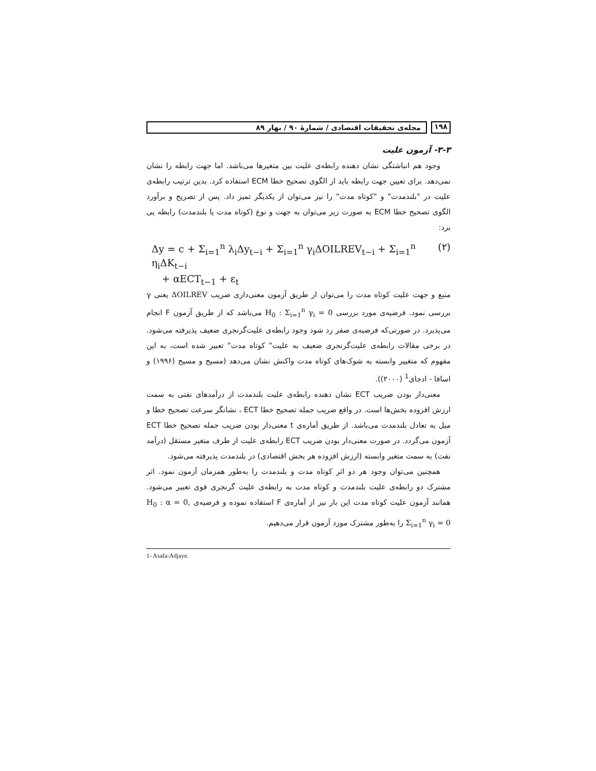۱۹۸ مجله‌ی تحقیقات اقتصادی / شمارهٔ ۹۰ / بهار ۸۹
۳-۳- آزمون علیت
وجود هم انباشتگی نشان دهنده رابطه‌ی علیت بین متغیرها می‌باشد. اما جهت رابطه را نشان نمی‌دهد. برای تعیین جهت رابطه باید از الگوی تصحیح خطا ECM استفاده کرد. بدین ترتیب رابطه‌ی علیت در "بلندمدت" و "کوتاه مدت" را نیز می‌توان از یکدیگر تمیز داد. پس از تصریح و برآورد الگوی تصحیح خطا ECM به صورت زیر می‌توان به جهت و نوع (کوتاه مدت یا بلندمدت) رابطه پی برد:
Δy = c + Σ<sub>i=1</sub><sup>n</sup> λ<sub>i</sub>Δy<sub>t−i</sub> + Σ<sub>i=1</sub><sup>n</sup> γ<sub>i</sub>ΔOILREV<sub>t−i</sub> + Σ<sub>i=1</sub><sup>n</sup> η<sub>i</sub>ΔK<sub>t−i</sub> (۲)
+ αECT<sub>t−1</sub> + ε<sub>t</sub>
منبع و جهت علیت کوتاه مدت را می‌توان از طریق آزمون معنی‌داری ضریب ΔOILREV یعنی γ بررسی نمود. فرضیه‌ی مورد بررسی H<sub>0</sub> : Σ<sub>i=1</sub><sup>n</sup> γ<sub>i</sub> = 0 می‌باشد که از طریق آزمون F انجام می‌پذیرد. در صورتی‌که فرضیه‌ی صفر رد شود وجود رابطه‌ی علیت‌گرنجری ضعیف پذیرفته می‌شود. در برخی مقالات رابطه‌ی علیت‌گرنجری ضعیف به علیت" کوتاه مدت" تعبیر شده است، به این مفهوم که متغییر وابسته به شوک‌های کوتاه مدت واکنش نشان می‌دهد (مسیح و مسیح (۱۹۹۶) و اسافا - ادجای<sup>1</sup> (۲۰۰۰)).
معنی‌دار بودن ضریب ECT نشان دهنده رابطه‌ی علیت بلندمدت از درآمدهای نفتی به سمت ارزش افزوده بخش‌ها است. در واقع ضریب جمله تصحیح خطا ECT ، نشانگر سرعت تصحیح خطا و میل به تعادل بلندمدت می‌باشد. از طریق آماره‌ی t معنی‌دار بودن ضریب جمله تصحیح خطا ECT آزمون می‌گردد. در صورت معنی‌دار بودن ضریب ECT رابطه‌ی علیت از طرف متغیر مستقل (درآمد نفت) به سمت متغیر وابسته (ارزش افزوده هر بخش اقتصادی) در بلندمدت پذیرفته می‌شود.
همچنین می‌توان وجود هر دو اثر کوتاه مدت و بلندمدت را به‌طور همزمان آزمون نمود. اثر مشترک دو رابطه‌ی علیت بلندمدت و کوتاه مدت به رابطه‌ی علیت گرنجری قوی تعبیر می‌شود. همانند آزمون علیت کوتاه مدت این بار نیز از آماره‌ی F استفاده نموده و فرضیه‌ی H<sub>0</sub> : α = 0, Σ<sub>i=1</sub><sup>n</sup> γ<sub>i</sub> = 0 را به‌طور مشترک مورد آزمون قرار می‌دهیم.
1- Asafa-Adjaye.